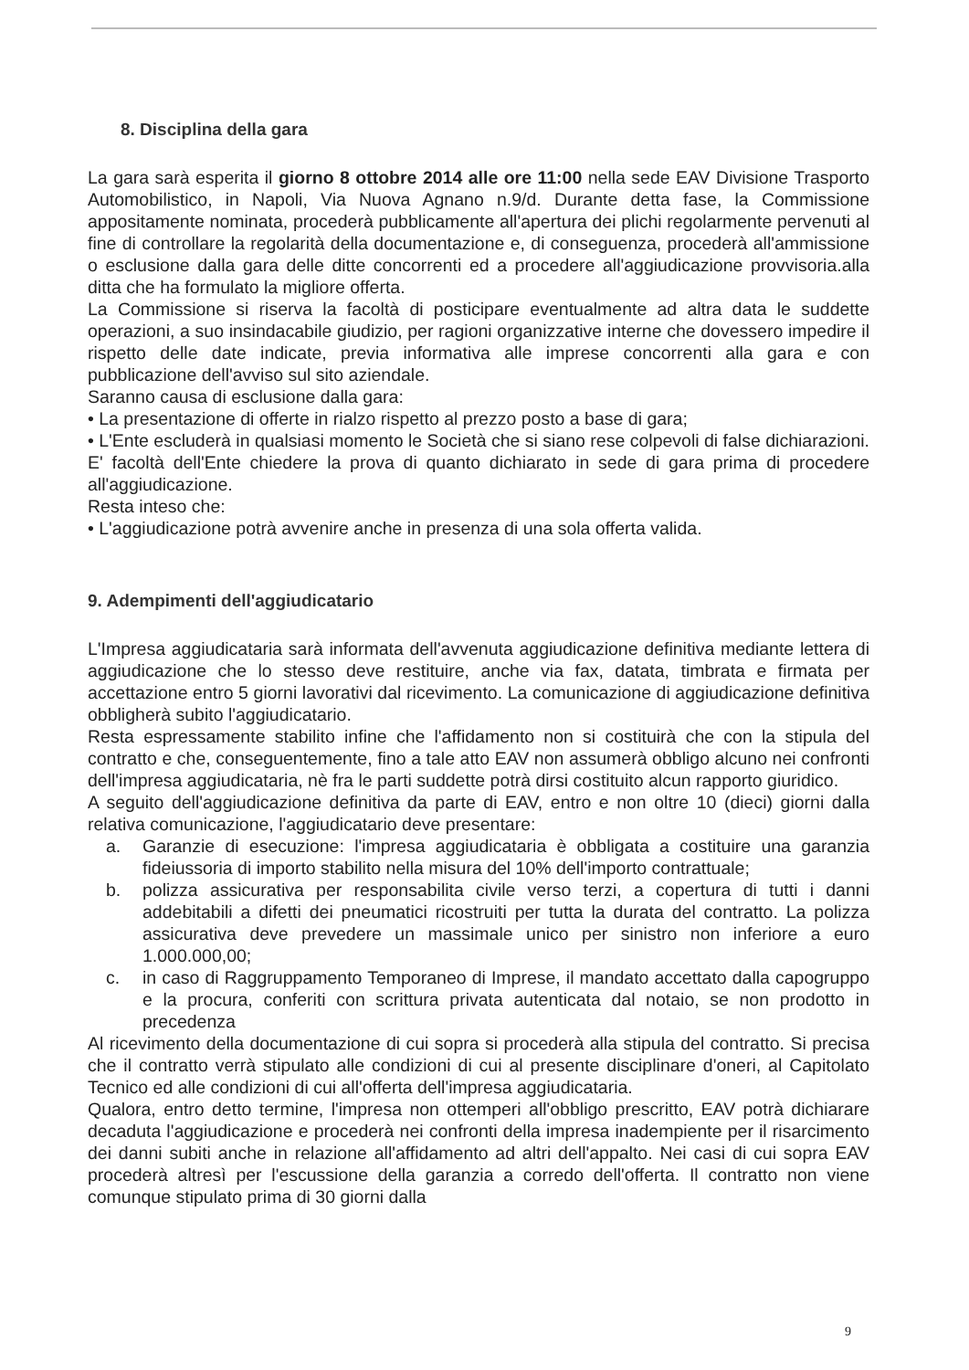8. Disciplina della gara
La gara sarà esperita il giorno 8 ottobre 2014 alle ore 11:00 nella sede EAV Divisione Trasporto Automobilistico, in Napoli, Via Nuova Agnano n.9/d. Durante detta fase, la Commissione appositamente nominata, procederà pubblicamente all'apertura dei plichi regolarmente pervenuti al fine di controllare la regolarità della documentazione e, di conseguenza, procederà all'ammissione o esclusione dalla gara delle ditte concorrenti ed a procedere all'aggiudicazione provvisoria.alla ditta che ha formulato la migliore offerta.
La Commissione si riserva la facoltà di posticipare eventualmente ad altra data le suddette operazioni, a suo insindacabile giudizio, per ragioni organizzative interne che dovessero impedire il rispetto delle date indicate, previa informativa alle imprese concorrenti alla gara e con pubblicazione dell'avviso sul sito aziendale.
Saranno causa di esclusione dalla gara:
• La presentazione di offerte in rialzo rispetto al prezzo posto a base di gara;
• L'Ente escluderà in qualsiasi momento le Società che si siano rese colpevoli di false dichiarazioni. E' facoltà dell'Ente chiedere la prova di quanto dichiarato in sede di gara prima di procedere all'aggiudicazione.
Resta inteso che:
• L'aggiudicazione potrà avvenire anche in presenza di una sola offerta valida.
9. Adempimenti dell'aggiudicatario
L'Impresa aggiudicataria sarà informata dell'avvenuta aggiudicazione definitiva mediante lettera di aggiudicazione che lo stesso deve restituire, anche via fax, datata, timbrata e firmata per accettazione entro 5 giorni lavorativi dal ricevimento. La comunicazione di aggiudicazione definitiva obbligherà subito l'aggiudicatario.
Resta espressamente stabilito infine che l'affidamento non si costituirà che con la stipula del contratto e che, conseguentemente, fino a tale atto EAV non assumerà obbligo alcuno nei confronti dell'impresa aggiudicataria, nè fra le parti suddette potrà dirsi costituito alcun rapporto giuridico.
A seguito dell'aggiudicazione definitiva da parte di EAV, entro e non oltre 10 (dieci) giorni dalla relativa comunicazione, l'aggiudicatario deve presentare:
a. Garanzie di esecuzione: l'impresa aggiudicataria è obbligata a costituire una garanzia fideiussoria di importo stabilito nella misura del 10% dell'importo contrattuale;
b. polizza assicurativa per responsabilita civile verso terzi, a copertura di tutti i danni addebitabili a difetti dei pneumatici ricostruiti per tutta la durata del contratto. La polizza assicurativa deve prevedere un massimale unico per sinistro non inferiore a euro 1.000.000,00;
c. in caso di Raggruppamento Temporaneo di Imprese, il mandato accettato dalla capogruppo e la procura, conferiti con scrittura privata autenticata dal notaio, se non prodotto in precedenza
Al ricevimento della documentazione di cui sopra si procederà alla stipula del contratto. Si precisa che il contratto verrà stipulato alle condizioni di cui al presente disciplinare d'oneri, al Capitolato Tecnico ed alle condizioni di cui all'offerta dell'impresa aggiudicataria.
Qualora, entro detto termine, l'impresa non ottemperi all'obbligo prescritto, EAV potrà dichiarare decaduta l'aggiudicazione e procederà nei confronti della impresa inadempiente per il risarcimento dei danni subiti anche in relazione all'affidamento ad altri dell'appalto. Nei casi di cui sopra EAV procederà altresì per l'escussione della garanzia a corredo dell'offerta. Il contratto non viene comunque stipulato prima di 30 giorni dalla
9